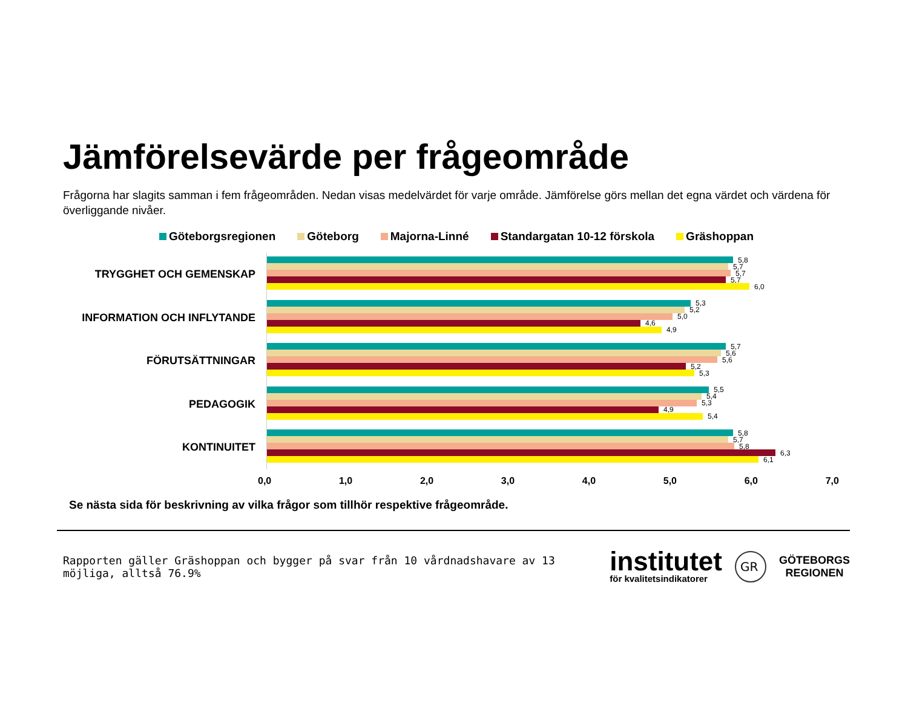Jämförelsevärde per frågeområde
Frågorna har slagits samman i fem frågeområden. Nedan visas medelvärdet för varje område. Jämförelse görs mellan det egna värdet och värdena för överliggande nivåer.
Göteborgsregionen Göteborg Majorna-Linné Standargatan 10-12 förskola Gräshoppan
TRYGGHET OCH GEMENSKAP
INFORMATION OCH INFLYTANDE
FÖRUTSÄTTNINGAR
PEDAGOGIK
KONTINUITET
5,8
5,7
5,7
5,7
6,0
5,3
5,2
5,0
4,6
4,9
5,7
5,6
5,6
5,2
5,3
5,5
5,4
5,3
4,9
5,4
5,8
5,7
5,8
6,3
6,1
0,0 1,0 2,0 3,0 4,0 5,0 6,0 7,0
Se nästa sida för beskrivning av vilka frågor som tillhör respektive frågeområde.
Rapporten gäller Gräshoppan och bygger på svar från 10 vårdnadshavare av 13 möjliga, alltså 76.9%
institutet
för kvalitetsindikatorer
GR
GÖTEBORGS
REGIONEN